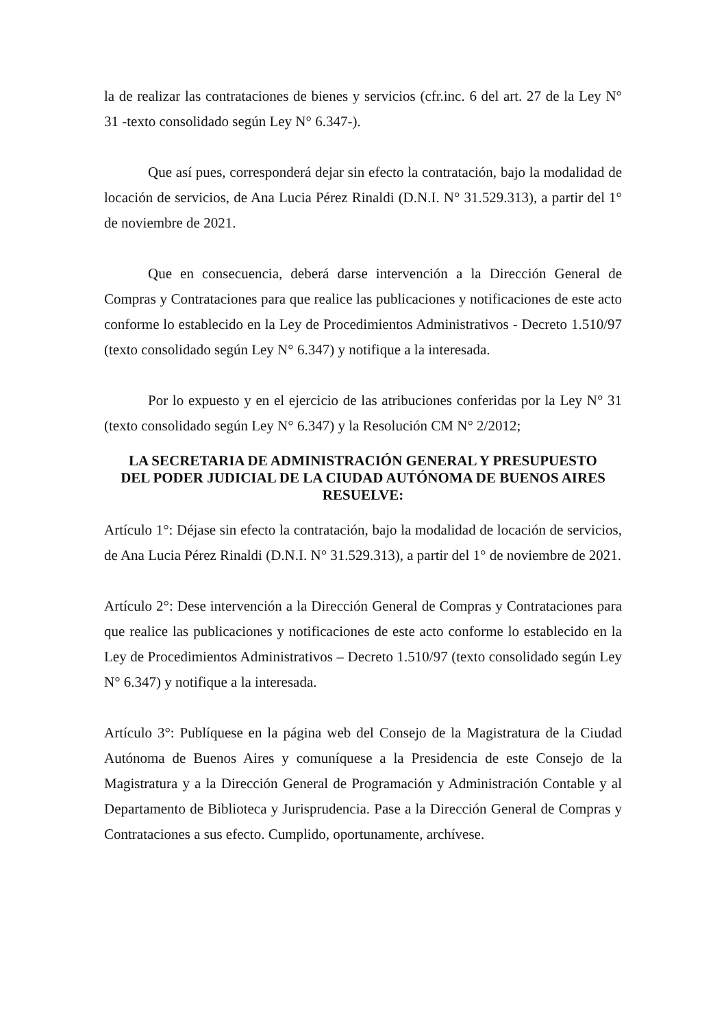la de realizar las contrataciones de bienes y servicios (cfr.inc. 6 del art. 27 de la Ley N° 31 -texto consolidado según Ley N° 6.347-).
Que así pues, corresponderá dejar sin efecto la contratación, bajo la modalidad de locación de servicios, de Ana Lucia Pérez Rinaldi (D.N.I. N° 31.529.313), a partir del 1° de noviembre de 2021.
Que en consecuencia, deberá darse intervención a la Dirección General de Compras y Contrataciones para que realice las publicaciones y notificaciones de este acto conforme lo establecido en la Ley de Procedimientos Administrativos - Decreto 1.510/97 (texto consolidado según Ley N° 6.347) y notifique a la interesada.
Por lo expuesto y en el ejercicio de las atribuciones conferidas por la Ley N° 31 (texto consolidado según Ley N° 6.347) y la Resolución CM N° 2/2012;
LA SECRETARIA DE ADMINISTRACIÓN GENERAL Y PRESUPUESTO
DEL PODER JUDICIAL DE LA CIUDAD AUTÓNOMA DE BUENOS AIRES
RESUELVE:
Artículo 1°: Déjase sin efecto la contratación, bajo la modalidad de locación de servicios, de Ana Lucia Pérez Rinaldi (D.N.I. N° 31.529.313), a partir del 1° de noviembre de 2021.
Artículo 2°: Dese intervención a la Dirección General de Compras y Contrataciones para que realice las publicaciones y notificaciones de este acto conforme lo establecido en la Ley de Procedimientos Administrativos – Decreto 1.510/97 (texto consolidado según Ley N° 6.347) y notifique a la interesada.
Artículo 3°: Publíquese en la página web del Consejo de la Magistratura de la Ciudad Autónoma de Buenos Aires y comuníquese a la Presidencia de este Consejo de la Magistratura y a la Dirección General de Programación y Administración Contable y al Departamento de Biblioteca y Jurisprudencia. Pase a la Dirección General de Compras y Contrataciones a sus efecto. Cumplido, oportunamente, archívese.